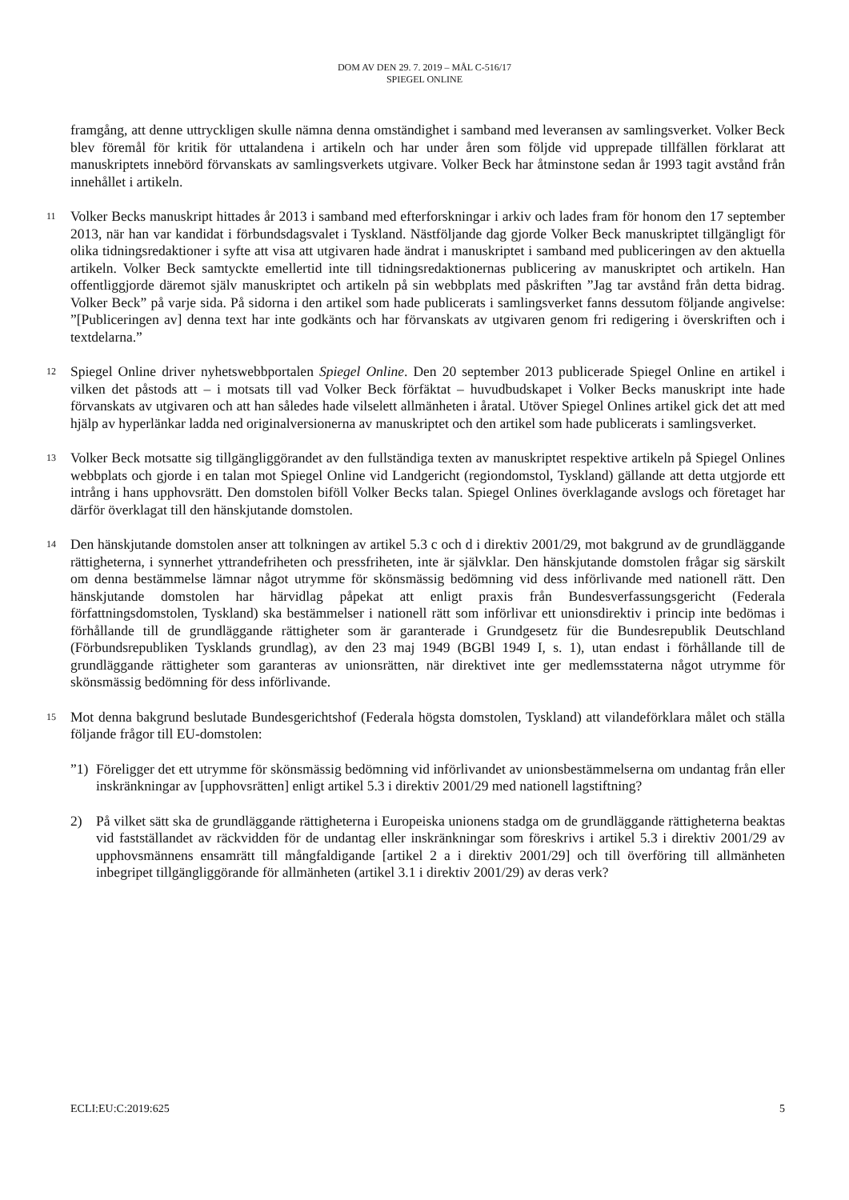DOM AV DEN 29. 7. 2019 – MÅL C-516/17
SPIEGEL ONLINE
framgång, att denne uttryckligen skulle nämna denna omständighet i samband med leveransen av samlingsverket. Volker Beck blev föremål för kritik för uttalandena i artikeln och har under åren som följde vid upprepade tillfällen förklarat att manuskriptets innebörd förvanskats av samlingsverkets utgivare. Volker Beck har åtminstone sedan år 1993 tagit avstånd från innehållet i artikeln.
11
Volker Becks manuskript hittades år 2013 i samband med efterforskningar i arkiv och lades fram för honom den 17 september 2013, när han var kandidat i förbundsdagsvalet i Tyskland. Nästföljande dag gjorde Volker Beck manuskriptet tillgängligt för olika tidningsredaktioner i syfte att visa att utgivaren hade ändrat i manuskriptet i samband med publiceringen av den aktuella artikeln. Volker Beck samtyckte emellertid inte till tidningsredaktionernas publicering av manuskriptet och artikeln. Han offentliggjorde däremot själv manuskriptet och artikeln på sin webbplats med påskriften ”Jag tar avstånd från detta bidrag. Volker Beck” på varje sida. På sidorna i den artikel som hade publicerats i samlingsverket fanns dessutom följande angivelse: ”[Publiceringen av] denna text har inte godkänts och har förvanskats av utgivaren genom fri redigering i överskriften och i textdelarna.”
12
Spiegel Online driver nyhetswebbportalen Spiegel Online. Den 20 september 2013 publicerade Spiegel Online en artikel i vilken det påstods att – i motsats till vad Volker Beck förfäktat – huvudbudskapet i Volker Becks manuskript inte hade förvanskats av utgivaren och att han således hade vilselett allmänheten i åratal. Utöver Spiegel Onlines artikel gick det att med hjälp av hyperlänkar ladda ned originalversionerna av manuskriptet och den artikel som hade publicerats i samlingsverket.
13
Volker Beck motsatte sig tillgängliggörandet av den fullständiga texten av manuskriptet respektive artikeln på Spiegel Onlines webbplats och gjorde i en talan mot Spiegel Online vid Landgericht (regiondomstol, Tyskland) gällande att detta utgjorde ett intrång i hans upphovsrätt. Den domstolen biföll Volker Becks talan. Spiegel Onlines överklagande avslogs och företaget har därför överklagat till den hänskjutande domstolen.
14
Den hänskjutande domstolen anser att tolkningen av artikel 5.3 c och d i direktiv 2001/29, mot bakgrund av de grundläggande rättigheterna, i synnerhet yttrandefriheten och pressfriheten, inte är självklar. Den hänskjutande domstolen frågar sig särskilt om denna bestämmelse lämnar något utrymme för skönsmässig bedömning vid dess införlivande med nationell rätt. Den hänskjutande domstolen har härvidlag påpekat att enligt praxis från Bundesverfassungsgericht (Federala författningsdomstolen, Tyskland) ska bestämmelser i nationell rätt som införlivar ett unionsdirektiv i princip inte bedömas i förhållande till de grundläggande rättigheter som är garanterade i Grundgesetz für die Bundesrepublik Deutschland (Förbundsrepubliken Tysklands grundlag), av den 23 maj 1949 (BGBl 1949 I, s. 1), utan endast i förhållande till de grundläggande rättigheter som garanteras av unionsrätten, när direktivet inte ger medlemsstaterna något utrymme för skönsmässig bedömning för dess införlivande.
15
Mot denna bakgrund beslutade Bundesgerichtshof (Federala högsta domstolen, Tyskland) att vilandeförklara målet och ställa följande frågor till EU-domstolen:
”1) Föreligger det ett utrymme för skönsmässig bedömning vid införlivandet av unionsbestämmelserna om undantag från eller inskränkningar av [upphovsrätten] enligt artikel 5.3 i direktiv 2001/29 med nationell lagstiftning?
2) På vilket sätt ska de grundläggande rättigheterna i Europeiska unionens stadga om de grundläggande rättigheterna beaktas vid fastställandet av räckvidden för de undantag eller inskränkningar som föreskrivs i artikel 5.3 i direktiv 2001/29 av upphovsmännens ensamrätt till mångfaldigande [artikel 2 a i direktiv 2001/29] och till överföring till allmänheten inbegripet tillgängliggörande för allmänheten (artikel 3.1 i direktiv 2001/29) av deras verk?
ECLI:EU:C:2019:625 5